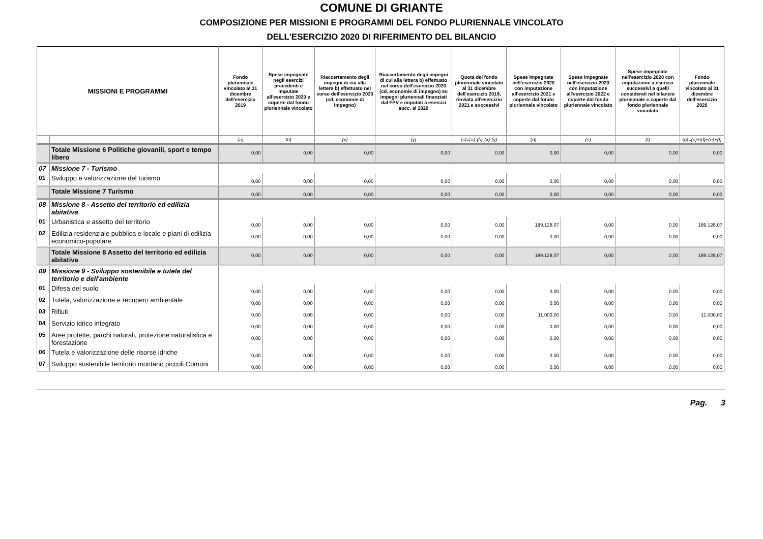COMUNE DI GRIANTE
COMPOSIZIONE PER MISSIONI E PROGRAMMI DEL FONDO PLURIENNALE VINCOLATO
DELL'ESERCIZIO 2020 DI RIFERIMENTO DEL BILANCIO
| MISSIONI E PROGRAMMI | | Fondo pluriennale vincolato al 31 dicembre dell'esercizio 2019 | Spese impegnate negli esercizi precedenti e imputate all'esercizio 2020 e coperte dal fondo pluriennale vincolato | Riaccertamento degli impegni di cui alla lettera b) effettuato nel corso dell'esercizio 2020 (cd. economie di impegno) | Riaccertamento degli impegni di cui alla lettera b) effettuato nel corso dell'esercizio 2020 (cd. economie di impegno) su impegni pluriennali finanziati dal FPV e imputati a esercizi succ. al 2020 | Quota del fondo pluriennale vincolato al 31 dicembre dell'esercizio 2019, rinviata all'esercizio 2021 e successivi | Spese impegnate nell'esercizio 2020 con imputazione all'esercizio 2021 e coperte dal fondo pluriennale vincolato | Spese impegnate nell'esercizio 2020 con imputazione all'esercizio 2022 e coperte dal fondo pluriennale vincolato | Spese impegnate nell'esercizio 2020 con imputazione a esercizi successivi a quelli considerati nel bilancio pluriennale e coperte dal fondo pluriennale vincolato | Fondo pluriennale vincolato al 31 dicembre dell'esercizio 2020 |
| --- | --- | --- | --- | --- | --- | --- | --- | --- | --- | --- |
| | | (a) | (b) | (x) | (y) | (c)=(a)-(b)-(x)-(y) | (d) | (e) | (f) | (g)=(c)+(d)+(e)+(f) |
| | Totale Missione 6 Politiche giovanili, sport e tempo libero | 0,00 | 0,00 | 0,00 | 0,00 | 0,00 | 0,00 | 0,00 | 0,00 | 0,00 |
| 07 | Missione 7 - Turismo | | | | | | | | | |
| 01 | Sviluppo e valorizzazione del turismo | 0,00 | 0,00 | 0,00 | 0,00 | 0,00 | 0,00 | 0,00 | 0,00 | 0,00 |
| | Totale Missione 7 Turismo | 0,00 | 0,00 | 0,00 | 0,00 | 0,00 | 0,00 | 0,00 | 0,00 | 0,00 |
| 08 | Missione 8 - Assetto del territorio ed edilizia abitativa | | | | | | | | | |
| 01 | Urbanistica e assetto del territorio | 0,00 | 0,00 | 0,00 | 0,00 | 0,00 | 189.128,07 | 0,00 | 0,00 | 189.128,07 |
| 02 | Edilizia residenziale pubblica e locale e piani di edilizia economico-popolare | 0,00 | 0,00 | 0,00 | 0,00 | 0,00 | 0,00 | 0,00 | 0,00 | 0,00 |
| | Totale Missione 8 Assetto del territorio ed edilizia abitativa | 0,00 | 0,00 | 0,00 | 0,00 | 0,00 | 189.128,07 | 0,00 | 0,00 | 189.128,07 |
| 09 | Missione 9 - Sviluppo sostenibile e tutela del territorio e dell'ambiente | | | | | | | | | |
| 01 | Difesa del suolo | 0,00 | 0,00 | 0,00 | 0,00 | 0,00 | 0,00 | 0,00 | 0,00 | 0,00 |
| 02 | Tutela, valorizzazione e recupero ambientale | 0,00 | 0,00 | 0,00 | 0,00 | 0,00 | 0,00 | 0,00 | 0,00 | 0,00 |
| 03 | Rifiuti | 0,00 | 0,00 | 0,00 | 0,00 | 0,00 | 11.000,00 | 0,00 | 0,00 | 11.000,00 |
| 04 | Servizio idrico integrato | 0,00 | 0,00 | 0,00 | 0,00 | 0,00 | 0,00 | 0,00 | 0,00 | 0,00 |
| 05 | Aree protette, parchi naturali, protezione naturalistica e forestazione | 0,00 | 0,00 | 0,00 | 0,00 | 0,00 | 0,00 | 0,00 | 0,00 | 0,00 |
| 06 | Tutela e valorizzazione delle risorse idriche | 0,00 | 0,00 | 0,00 | 0,00 | 0,00 | 0,00 | 0,00 | 0,00 | 0,00 |
| 07 | Sviluppo sostenibile territorio montano piccoli Comuni | 0,00 | 0,00 | 0,00 | 0,00 | 0,00 | 0,00 | 0,00 | 0,00 | 0,00 |
Pag. 3